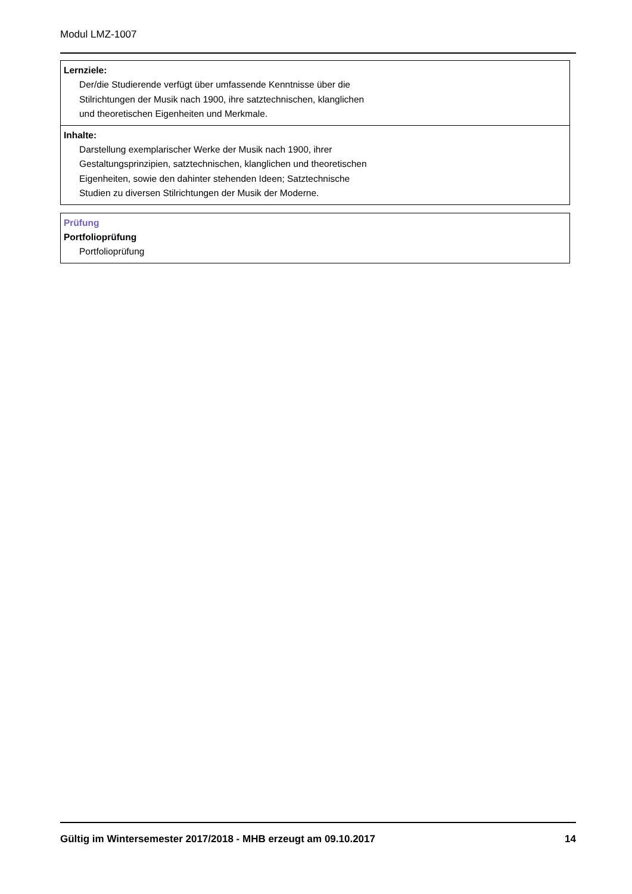Modul LMZ-1007
Lernziele:
Der/die Studierende verfügt über umfassende Kenntnisse über die
Stilrichtungen der Musik nach 1900, ihre satztechnischen, klanglichen
und theoretischen Eigenheiten und Merkmale.
Inhalte:
Darstellung exemplarischer Werke der Musik nach 1900, ihrer
Gestaltungsprinzipien, satztechnischen, klanglichen und theoretischen
Eigenheiten, sowie den dahinter stehenden Ideen; Satztechnische
Studien zu diversen Stilrichtungen der Musik der Moderne.
Prüfung
Portfolioprüfung
Portfolioprüfung
Gültig im Wintersemester 2017/2018 - MHB erzeugt am 09.10.2017 14